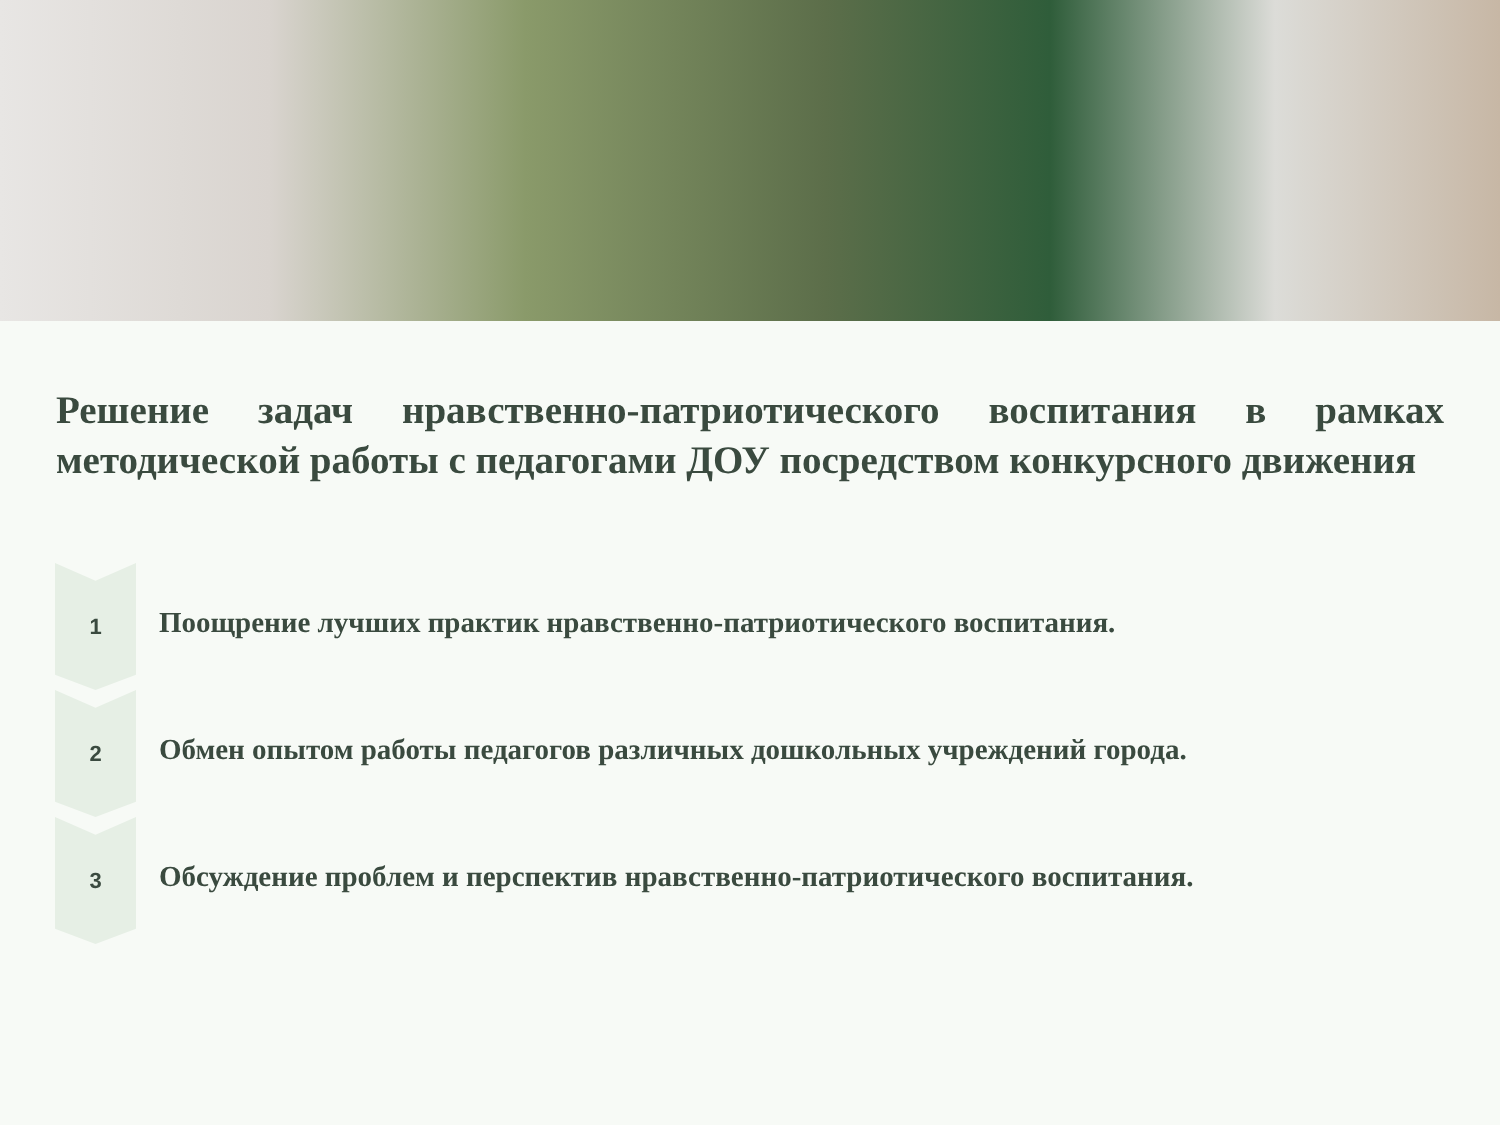Решение задач нравственно-патриотического воспитания в рамках
методической работы с педагогами ДОУ посредством конкурсного движения
1
Поощрение лучших практик нравственно-патриотического воспитания.
2
Обмен опытом работы педагогов различных дошкольных учреждений города.
3
Обсуждение проблем и перспектив нравственно-патриотического воспитания.